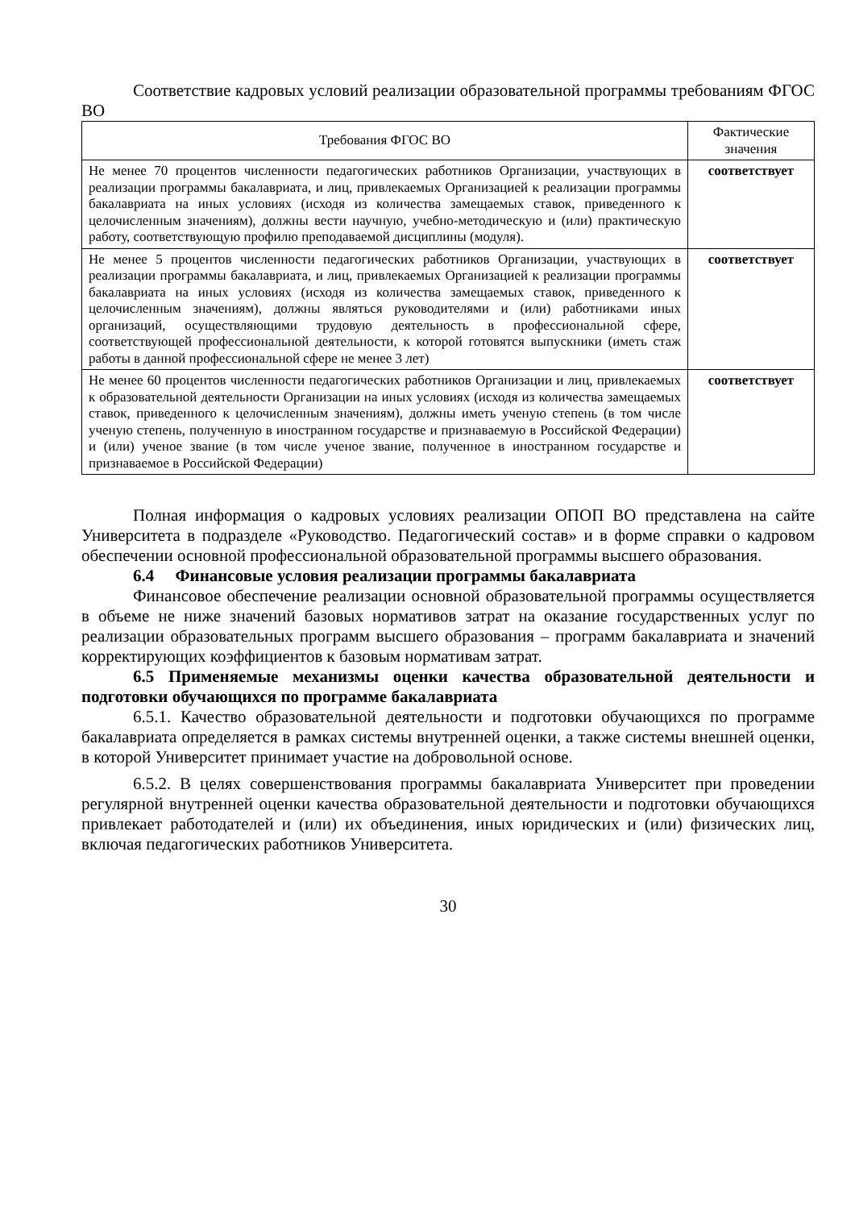Соответствие кадровых условий реализации образовательной программы требованиям ФГОС ВО
| Требования ФГОС ВО | Фактические значения |
| --- | --- |
| Не менее 70 процентов численности педагогических работников Организации, участвующих в реализации программы бакалавриата, и лиц, привлекаемых Организацией к реализации программы бакалавриата на иных условиях (исходя из количества замещаемых ставок, приведенного к целочисленным значениям), должны вести научную, учебно-методическую и (или) практическую работу, соответствующую профилю преподаваемой дисциплины (модуля). | соответствует |
| Не менее 5 процентов численности педагогических работников Организации, участвующих в реализации программы бакалавриата, и лиц, привлекаемых Организацией к реализации программы бакалавриата на иных условиях (исходя из количества замещаемых ставок, приведенного к целочисленным значениям), должны являться руководителями и (или) работниками иных организаций, осуществляющими трудовую деятельность в профессиональной сфере, соответствующей профессиональной деятельности, к которой готовятся выпускники (иметь стаж работы в данной профессиональной сфере не менее 3 лет) | соответствует |
| Не менее 60 процентов численности педагогических работников Организации и лиц, привлекаемых к образовательной деятельности Организации на иных условиях (исходя из количества замещаемых ставок, приведенного к целочисленным значениям), должны иметь ученую степень (в том числе ученую степень, полученную в иностранном государстве и признаваемую в Российской Федерации) и (или) ученое звание (в том числе ученое звание, полученное в иностранном государстве и признаваемое в Российской Федерации) | соответствует |
Полная информация о кадровых условиях реализации ОПОП ВО представлена на сайте Университета в подразделе «Руководство. Педагогический состав» и в форме справки о кадровом обеспечении основной профессиональной образовательной программы высшего образования.
6.4 Финансовые условия реализации программы бакалавриата
Финансовое обеспечение реализации основной образовательной программы осуществляется в объеме не ниже значений базовых нормативов затрат на оказание государственных услуг по реализации образовательных программ высшего образования – программ бакалавриата и значений корректирующих коэффициентов к базовым нормативам затрат.
6.5 Применяемые механизмы оценки качества образовательной деятельности и подготовки обучающихся по программе бакалавриата
6.5.1. Качество образовательной деятельности и подготовки обучающихся по программе бакалавриата определяется в рамках системы внутренней оценки, а также системы внешней оценки, в которой Университет принимает участие на добровольной основе.
6.5.2. В целях совершенствования программы бакалавриата Университет при проведении регулярной внутренней оценки качества образовательной деятельности и подготовки обучающихся привлекает работодателей и (или) их объединения, иных юридических и (или) физических лиц, включая педагогических работников Университета.
30